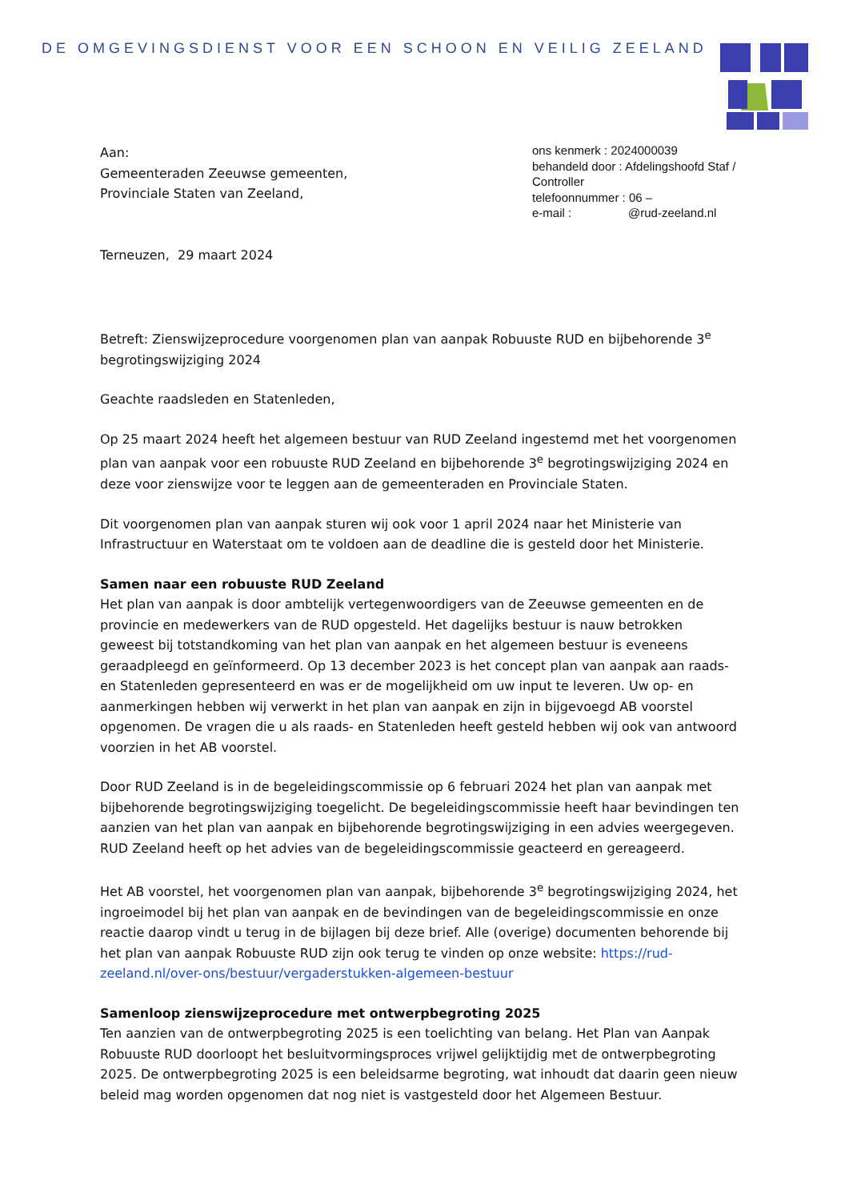DE OMGEVINGSDIENST VOOR EEN SCHOON EN VEILIG ZEELAND
Aan:
Gemeenteraden Zeeuwse gemeenten,
Provinciale Staten van Zeeland,
ons kenmerk : 2024000039
behandeld door : Afdelingshoofd Staf / Controller
telefoonnummer : 06 –
e-mail : @rud-zeeland.nl
Terneuzen, 29 maart 2024
Betreft: Zienswijzeprocedure voorgenomen plan van aanpak Robuuste RUD en bijbehorende 3<sup>e</sup> begrotingswijziging 2024
Geachte raadsleden en Statenleden,
Op 25 maart 2024 heeft het algemeen bestuur van RUD Zeeland ingestemd met het voorgenomen plan van aanpak voor een robuuste RUD Zeeland en bijbehorende 3<sup>e</sup> begrotingswijziging 2024 en deze voor zienswijze voor te leggen aan de gemeenteraden en Provinciale Staten.
Dit voorgenomen plan van aanpak sturen wij ook voor 1 april 2024 naar het Ministerie van Infrastructuur en Waterstaat om te voldoen aan de deadline die is gesteld door het Ministerie.
Samen naar een robuuste RUD Zeeland
Het plan van aanpak is door ambtelijk vertegenwoordigers van de Zeeuwse gemeenten en de provincie en medewerkers van de RUD opgesteld. Het dagelijks bestuur is nauw betrokken geweest bij totstandkoming van het plan van aanpak en het algemeen bestuur is eveneens geraadpleegd en geïnformeerd. Op 13 december 2023 is het concept plan van aanpak aan raads- en Statenleden gepresenteerd en was er de mogelijkheid om uw input te leveren. Uw op- en aanmerkingen hebben wij verwerkt in het plan van aanpak en zijn in bijgevoegd AB voorstel opgenomen. De vragen die u als raads- en Statenleden heeft gesteld hebben wij ook van antwoord voorzien in het AB voorstel.
Door RUD Zeeland is in de begeleidingscommissie op 6 februari 2024 het plan van aanpak met bijbehorende begrotingswijziging toegelicht. De begeleidingscommissie heeft haar bevindingen ten aanzien van het plan van aanpak en bijbehorende begrotingswijziging in een advies weergegeven. RUD Zeeland heeft op het advies van de begeleidingscommissie geacteerd en gereageerd.
Het AB voorstel, het voorgenomen plan van aanpak, bijbehorende 3<sup>e</sup> begrotingswijziging 2024, het ingroeimodel bij het plan van aanpak en de bevindingen van de begeleidingscommissie en onze reactie daarop vindt u terug in de bijlagen bij deze brief. Alle (overige) documenten behorende bij het plan van aanpak Robuuste RUD zijn ook terug te vinden op onze website: https://rud-zeeland.nl/over-ons/bestuur/vergaderstukken-algemeen-bestuur
Samenloop zienswijzeprocedure met ontwerpbegroting 2025
Ten aanzien van de ontwerpbegroting 2025 is een toelichting van belang. Het Plan van Aanpak Robuuste RUD doorloopt het besluitvormingsproces vrijwel gelijktijdig met de ontwerpbegroting 2025. De ontwerpbegroting 2025 is een beleidsarme begroting, wat inhoudt dat daarin geen nieuw beleid mag worden opgenomen dat nog niet is vastgesteld door het Algemeen Bestuur.